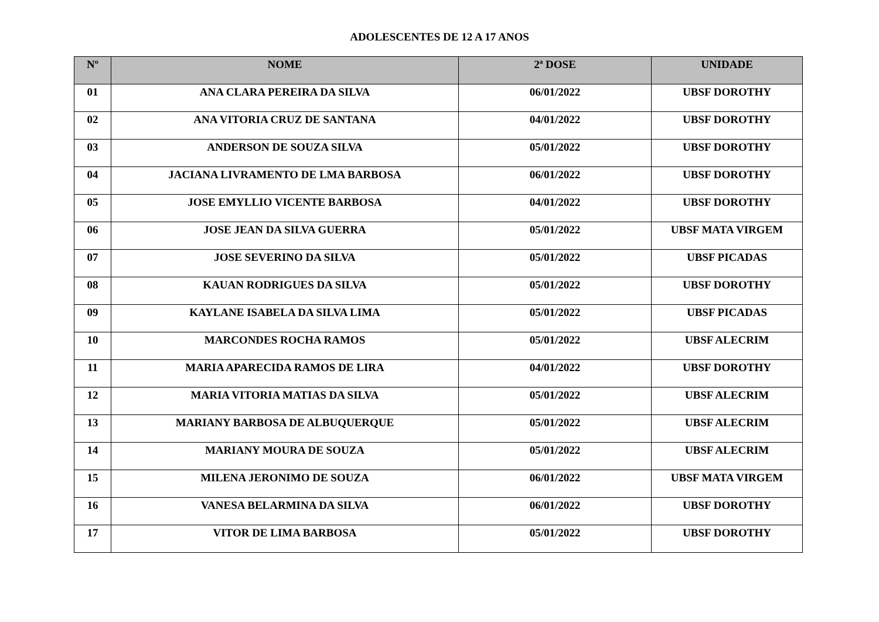ADOLESCENTES DE 12 A 17 ANOS
| Nº | NOME | 2ª DOSE | UNIDADE |
| --- | --- | --- | --- |
| 01 | ANA CLARA PEREIRA DA SILVA | 06/01/2022 | UBSF DOROTHY |
| 02 | ANA VITORIA CRUZ DE SANTANA | 04/01/2022 | UBSF DOROTHY |
| 03 | ANDERSON DE SOUZA SILVA | 05/01/2022 | UBSF DOROTHY |
| 04 | JACIANA LIVRAMENTO DE LMA BARBOSA | 06/01/2022 | UBSF DOROTHY |
| 05 | JOSE EMYLLIO VICENTE BARBOSA | 04/01/2022 | UBSF DOROTHY |
| 06 | JOSE JEAN DA SILVA GUERRA | 05/01/2022 | UBSF MATA VIRGEM |
| 07 | JOSE SEVERINO DA SILVA | 05/01/2022 | UBSF PICADAS |
| 08 | KAUAN RODRIGUES DA SILVA | 05/01/2022 | UBSF DOROTHY |
| 09 | KAYLANE ISABELA DA SILVA LIMA | 05/01/2022 | UBSF PICADAS |
| 10 | MARCONDES ROCHA RAMOS | 05/01/2022 | UBSF ALECRIM |
| 11 | MARIA APARECIDA RAMOS DE LIRA | 04/01/2022 | UBSF DOROTHY |
| 12 | MARIA VITORIA MATIAS DA SILVA | 05/01/2022 | UBSF ALECRIM |
| 13 | MARIANY BARBOSA DE ALBUQUERQUE | 05/01/2022 | UBSF ALECRIM |
| 14 | MARIANY MOURA DE SOUZA | 05/01/2022 | UBSF ALECRIM |
| 15 | MILENA JERONIMO DE SOUZA | 06/01/2022 | UBSF MATA VIRGEM |
| 16 | VANESA BELARMINA DA SILVA | 06/01/2022 | UBSF DOROTHY |
| 17 | VITOR DE LIMA BARBOSA | 05/01/2022 | UBSF DOROTHY |